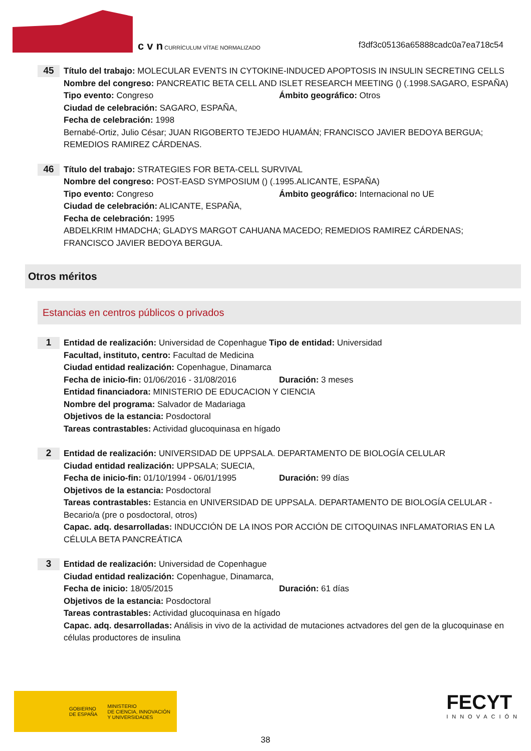c v n CURRÍCULUM VÍTAE NORMALIZADO
f3df3c05136a65888cadc0a7ea718c54
45
Título del trabajo: MOLECULAR EVENTS IN CYTOKINE-INDUCED APOPTOSIS IN INSULIN SECRETING CELLS
Nombre del congreso: PANCREATIC BETA CELL AND ISLET RESEARCH MEETING () (.1998.SAGARO, ESPAÑA)
Tipo evento: Congreso Ámbito geográfico: Otros
Ciudad de celebración: SAGARO, ESPAÑA,
Fecha de celebración: 1998
Bernabé-Ortiz, Julio César; JUAN RIGOBERTO TEJEDO HUAMÁN; FRANCISCO JAVIER BEDOYA BERGUA; REMEDIOS RAMIREZ CÁRDENAS.
46
Título del trabajo: STRATEGIES FOR BETA-CELL SURVIVAL
Nombre del congreso: POST-EASD SYMPOSIUM () (.1995.ALICANTE, ESPAÑA)
Tipo evento: Congreso Ámbito geográfico: Internacional no UE
Ciudad de celebración: ALICANTE, ESPAÑA,
Fecha de celebración: 1995
ABDELKRIM HMADCHA; GLADYS MARGOT CAHUANA MACEDO; REMEDIOS RAMIREZ CÁRDENAS; FRANCISCO JAVIER BEDOYA BERGUA.
Otros méritos
Estancias en centros públicos o privados
1
Entidad de realización: Universidad de Copenhague Tipo de entidad: Universidad
Facultad, instituto, centro: Facultad de Medicina
Ciudad entidad realización: Copenhague, Dinamarca
Fecha de inicio-fin: 01/06/2016 - 31/08/2016 Duración: 3 meses
Entidad financiadora: MINISTERIO DE EDUCACION Y CIENCIA
Nombre del programa: Salvador de Madariaga
Objetivos de la estancia: Posdoctoral
Tareas contrastables: Actividad glucoquinasa en hígado
2
Entidad de realización: UNIVERSIDAD DE UPPSALA. DEPARTAMENTO DE BIOLOGÍA CELULAR
Ciudad entidad realización: UPPSALA; SUECIA,
Fecha de inicio-fin: 01/10/1994 - 06/01/1995 Duración: 99 días
Objetivos de la estancia: Posdoctoral
Tareas contrastables: Estancia en UNIVERSIDAD DE UPPSALA. DEPARTAMENTO DE BIOLOGÍA CELULAR - Becario/a (pre o posdoctoral, otros)
Capac. adq. desarrolladas: INDUCCIÓN DE LA INOS POR ACCIÓN DE CITOQUINAS INFLAMATORIAS EN LA CÉLULA BETA PANCREÁTICA
3
Entidad de realización: Universidad de Copenhague
Ciudad entidad realización: Copenhague, Dinamarca,
Fecha de inicio: 18/05/2015 Duración: 61 días
Objetivos de la estancia: Posdoctoral
Tareas contrastables: Actividad glucoquinasa en hígado
Capac. adq. desarrolladas: Análisis in vivo de la actividad de mutaciones actvadores del gen de la glucoquinase en células productores de insulina
GOBIERNO
DE ESPAÑA MINISTERIO
DE CIENCIA, INNOVACIÓN
Y UNIVERSIDADES
FECYT
INNOVACIÓN
38